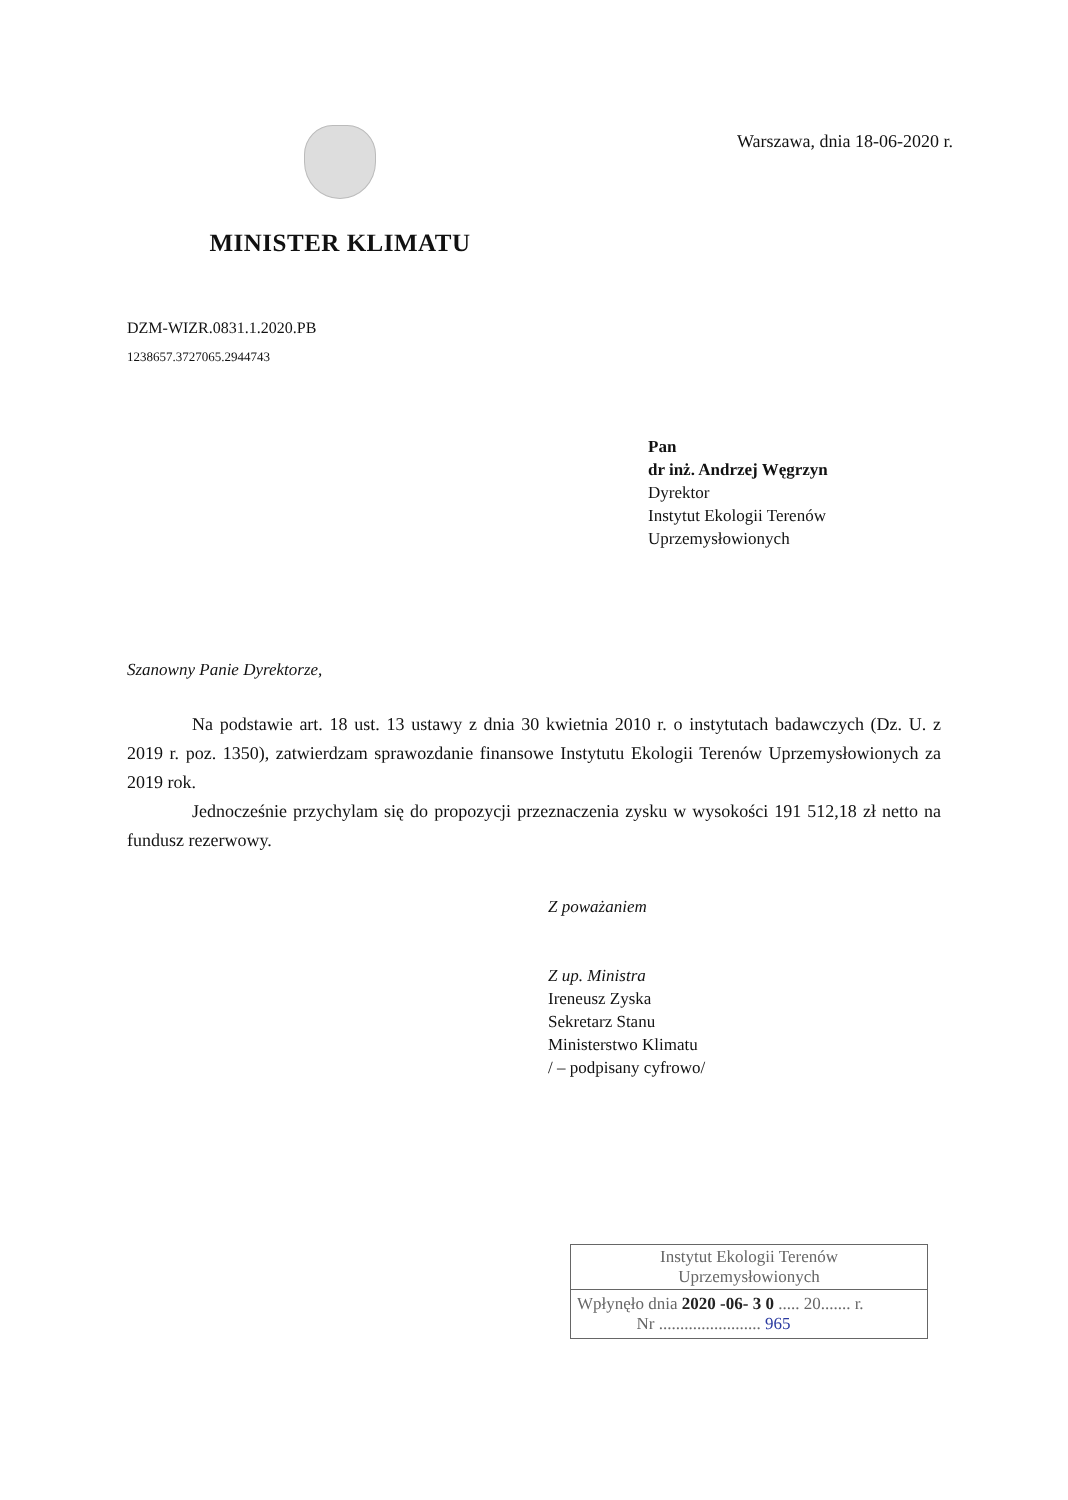MINISTER KLIMATU
Warszawa, dnia 18-06-2020 r.
DZM-WIZR.0831.1.2020.PB
1238657.3727065.2944743
Pan
dr inż. Andrzej Węgrzyn
Dyrektor
Instytut Ekologii Terenów
Uprzemysłowionych
Szanowny Panie Dyrektorze,
Na podstawie art. 18 ust. 13 ustawy z dnia 30 kwietnia 2010 r. o instytutach badawczych (Dz. U. z 2019 r. poz. 1350), zatwierdzam sprawozdanie finansowe Instytutu Ekologii Terenów Uprzemysłowionych za 2019 rok.
Jednocześnie przychylam się do propozycji przeznaczenia zysku w wysokości 191 512,18 zł netto na fundusz rezerwowy.
Z poważaniem
Z up. Ministra
Ireneusz Zyska
Sekretarz Stanu
Ministerstwo Klimatu
/ – podpisany cyfrowo/
Instytut Ekologii Terenów
Uprzemysłowionych
Wpłynęło dnia 2020 -06- 3 0 ..... 20....... r.
Nr ........................ 965